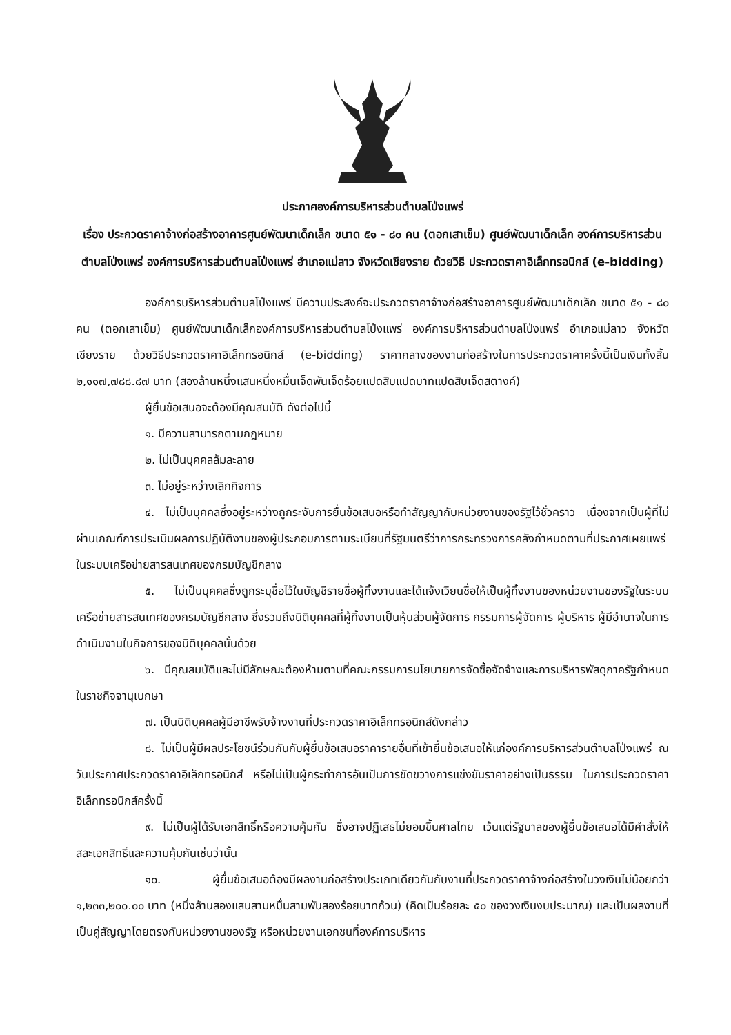ประกาศองค์การบริหารส่วนตำบลโป่งแพร่
เรื่อง ประกวดราคาจ้างก่อสร้างอาคารศูนย์พัฒนาเด็กเล็ก ขนาด ๕๑ - ๘๐ คน (ตอกเสาเข็ม) ศูนย์พัฒนาเด็กเล็ก องค์การบริหารส่วนตำบลโป่งแพร่ องค์การบริหารส่วนตำบลโป่งแพร่ อำเภอแม่ลาว จังหวัดเชียงราย ด้วยวิธี ประกวดราคาอิเล็กทรอนิกส์ (e-bidding)
องค์การบริหารส่วนตำบลโป่งแพร่ มีความประสงค์จะประกวดราคาจ้างก่อสร้างอาคารศูนย์พัฒนาเด็กเล็ก ขนาด ๕๑ - ๘๐ คน (ตอกเสาเข็ม) ศูนย์พัฒนาเด็กเล็กองค์การบริหารส่วนตำบลโป่งแพร่ องค์การบริหารส่วนตำบลโป่งแพร่ อำเภอแม่ลาว จังหวัดเชียงราย ด้วยวิธีประกวดราคาอิเล็กทรอนิกส์ (e-bidding) ราคากลางของงานก่อสร้างในการประกวดราคาครั้งนี้เป็นเงินทั้งสิ้น ๒,๑๑๗,๗๘๘.๘๗ บาท (สองล้านหนึ่งแสนหนึ่งหมื่นเจ็ดพันเจ็ดร้อยแปดสิบแปดบาทแปดสิบเจ็ดสตางค์)
ผู้ยื่นข้อเสนอจะต้องมีคุณสมบัติ ดังต่อไปนี้
๑. มีความสามารถตามกฎหมาย
๒. ไม่เป็นบุคคลล้มละลาย
๓. ไม่อยู่ระหว่างเลิกกิจการ
๔. ไม่เป็นบุคคลซึ่งอยู่ระหว่างถูกระงับการยื่นข้อเสนอหรือทำสัญญากับหน่วยงานของรัฐไว้ชั่วคราว เนื่องจากเป็นผู้ที่ไม่ผ่านเกณฑ์การประเมินผลการปฏิบัติงานของผู้ประกอบการตามระเบียบที่รัฐมนตรีว่าการกระทรวงการคลังกำหนดตามที่ประกาศเผยแพร่ในระบบเครือข่ายสารสนเทศของกรมบัญชีกลาง
๕. ไม่เป็นบุคคลซึ่งถูกระบุชื่อไว้ในบัญชีรายชื่อผู้ทิ้งงานและได้แจ้งเวียนชื่อให้เป็นผู้ทิ้งงานของหน่วยงานของรัฐในระบบเครือข่ายสารสนเทศของกรมบัญชีกลาง ซึ่งรวมถึงนิติบุคคลที่ผู้ทิ้งงานเป็นหุ้นส่วนผู้จัดการ กรรมการผู้จัดการ ผู้บริหาร ผู้มีอำนาจในการดำเนินงานในกิจการของนิติบุคคลนั้นด้วย
๖. มีคุณสมบัติและไม่มีลักษณะต้องห้ามตามที่คณะกรรมการนโยบายการจัดซื้อจัดจ้างและการบริหารพัสดุภาครัฐกำหนดในราชกิจจานุเบกษา
๗. เป็นนิติบุคคลผู้มีอาชีพรับจ้างงานที่ประกวดราคาอิเล็กทรอนิกส์ดังกล่าว
๘. ไม่เป็นผู้มีผลประโยชน์ร่วมกันกับผู้ยื่นข้อเสนอราคารายอื่นที่เข้ายื่นข้อเสนอให้แก่องค์การบริหารส่วนตำบลโป่งแพร่ ณ วันประกาศประกวดราคาอิเล็กทรอนิกส์ หรือไม่เป็นผู้กระทำการอันเป็นการขัดขวางการแข่งขันราคาอย่างเป็นธรรม ในการประกวดราคาอิเล็กทรอนิกส์ครั้งนี้
๙. ไม่เป็นผู้ได้รับเอกสิทธิ์หรือความคุ้มกัน ซึ่งอาจปฏิเสธไม่ยอมขึ้นศาลไทย เว้นแต่รัฐบาลของผู้ยื่นข้อเสนอได้มีคำสั่งให้สละเอกสิทธิ์และความคุ้มกันเช่นว่านั้น
๑๐. ผู้ยื่นข้อเสนอต้องมีผลงานก่อสร้างประเภทเดียวกันกับงานที่ประกวดราคาจ้างก่อสร้างในวงเงินไม่น้อยกว่า ๑,๒๓๓,๒๐๐.๐๐ บาท (หนึ่งล้านสองแสนสามหมื่นสามพันสองร้อยบาทถ้วน) (คิดเป็นร้อยละ ๕๐ ของวงเงินงบประมาณ) และเป็นผลงานที่เป็นคู่สัญญาโดยตรงกับหน่วยงานของรัฐ หรือหน่วยงานเอกชนที่องค์การบริหาร